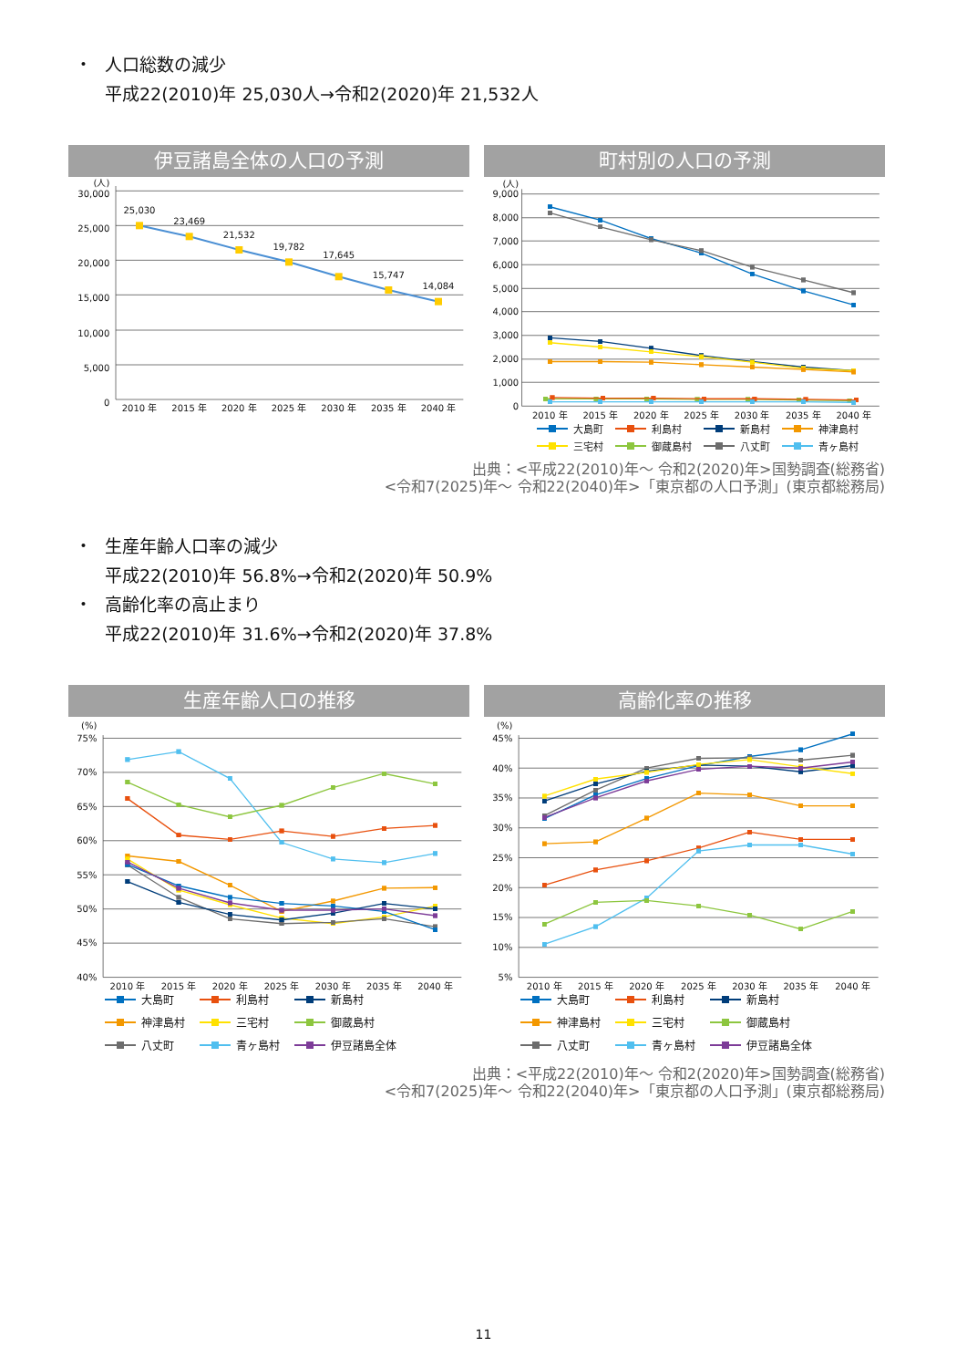・ 人口総数の減少
平成22(2010)年 25,030人→令和2(2020)年 21,532人
伊豆諸島全体の人口の予測
(人)
30,000
25,000
20,000
15,000
10,000
5,000
0
25,030
23,469
21,532
19,782
17,645
15,747
14,084
2010 年
2015 年
2020 年
2025 年
2030 年
2035 年
2040 年
町村別の人口の予測
(人)
9,000
8,000
7,000
6,000
5,000
4,000
3,000
2,000
1,000
0
2010 年
2015 年
2020 年
2025 年
2030 年
2035 年
2040 年
大島町 利島村 新島村 神津島村 三宅村 御蔵島村 八丈町 青ヶ島村
出典：<平成22(2010)年～ 令和2(2020)年>国勢調査(総務省)
<令和7(2025)年～ 令和22(2040)年>「東京都の人口予測」(東京都総務局)
・ 生産年齢人口率の減少
平成22(2010)年 56.8%→令和2(2020)年 50.9%
・ 高齢化率の高止まり
平成22(2010)年 31.6%→令和2(2020)年 37.8%
生産年齢人口の推移
(%)
75%
70%
65%
60%
55%
50%
45%
40%
2010 年
2015 年
2020 年
2025 年
2030 年
2035 年
2040 年
大島町 利島村 新島村 神津島村 三宅村 御蔵島村 八丈町 青ヶ島村 伊豆諸島全体
高齢化率の推移
(%)
45%
40%
35%
30%
25%
20%
15%
10%
5%
2010 年
2015 年
2020 年
2025 年
2030 年
2035 年
2040 年
大島町 利島村 新島村 神津島村 三宅村 御蔵島村 八丈町 青ヶ島村 伊豆諸島全体
出典：<平成22(2010)年～ 令和2(2020)年>国勢調査(総務省)
<令和7(2025)年～ 令和22(2040)年>「東京都の人口予測」(東京都総務局)
11